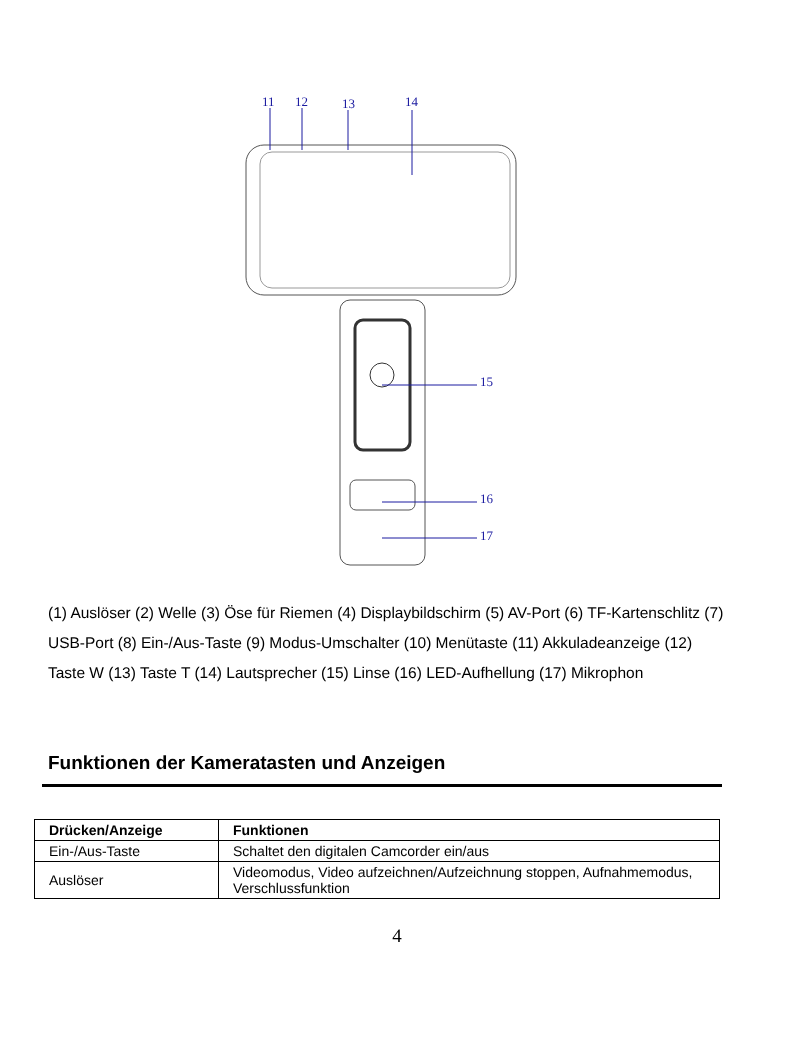11 12 13 14
15
16
17
(1) Auslöser (2) Welle (3) Öse für Riemen (4) Displaybildschirm (5) AV-Port (6) TF-Kartenschlitz (7) USB-Port (8) Ein-/Aus-Taste (9) Modus-Umschalter (10) Menütaste (11) Akkuladeanzeige (12) Taste W (13) Taste T (14) Lautsprecher (15) Linse (16) LED-Aufhellung (17) Mikrophon
Funktionen der Kameratasten und Anzeigen
| Drücken/Anzeige | Funktionen |
| --- | --- |
| Ein-/Aus-Taste | Schaltet den digitalen Camcorder ein/aus |
| Auslöser | Videomodus, Video aufzeichnen/Aufzeichnung stoppen, Aufnahmemodus, Verschlussfunktion |
4